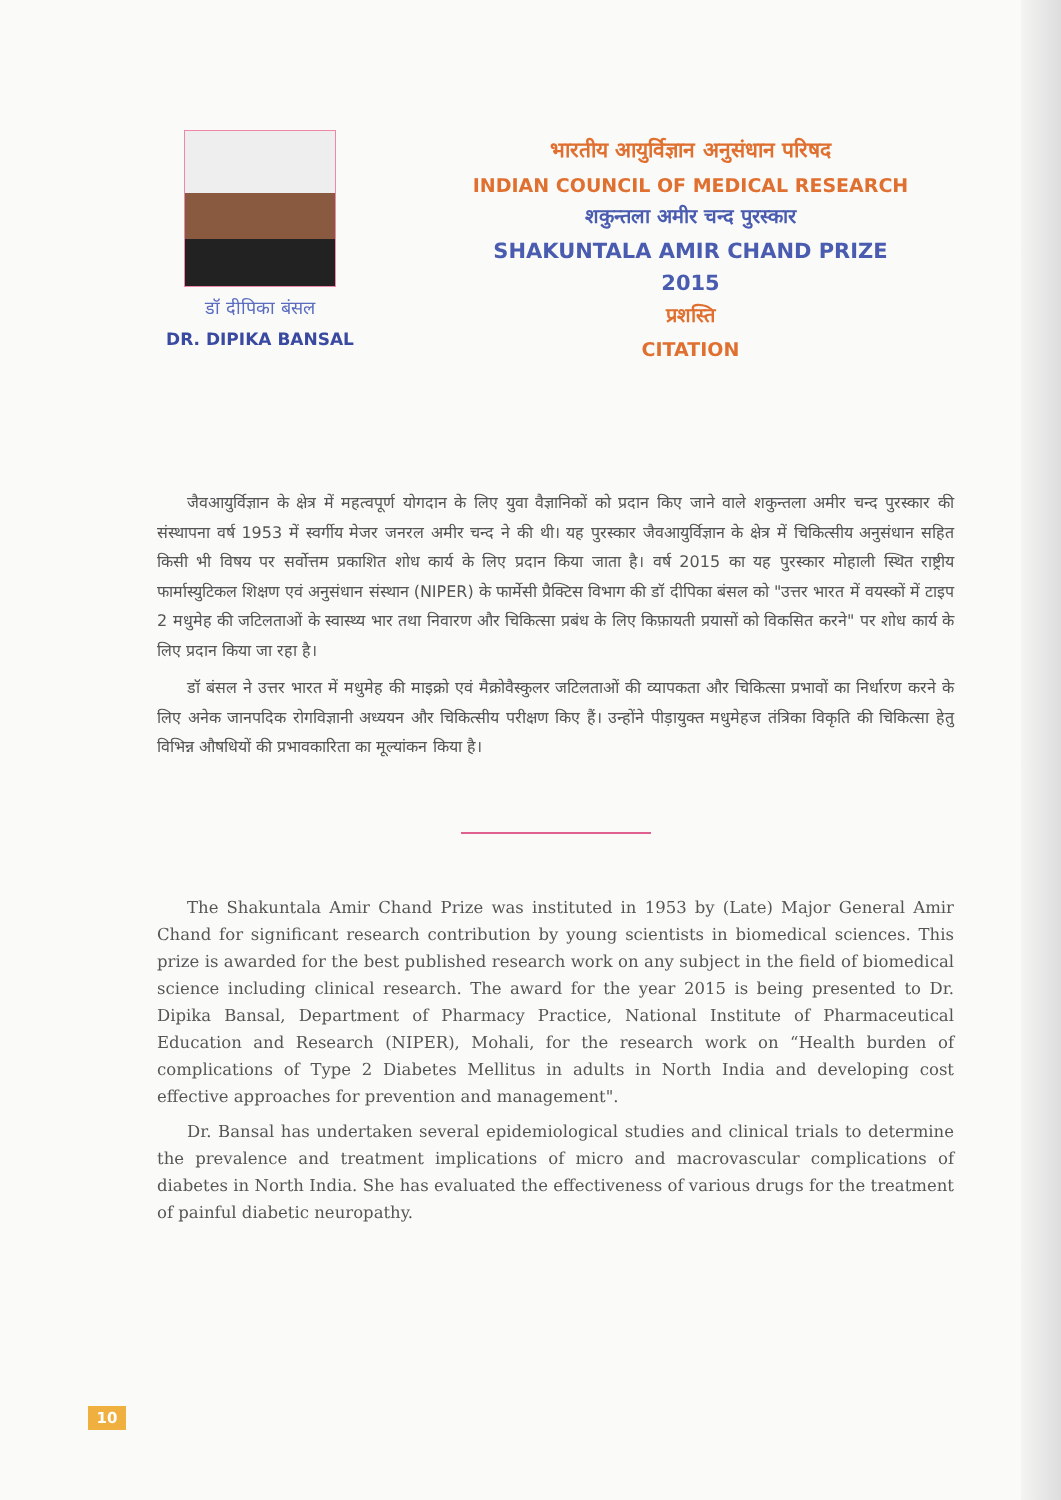डॉ दीपिका बंसल
DR. DIPIKA BANSAL
भारतीय आयुर्विज्ञान अनुसंधान परिषद
INDIAN COUNCIL OF MEDICAL RESEARCH
शकुन्तला अमीर चन्द पुरस्कार
SHAKUNTALA AMIR CHAND PRIZE
2015
प्रशस्ति
CITATION
जैवआयुर्विज्ञान के क्षेत्र में महत्वपूर्ण योगदान के लिए युवा वैज्ञानिकों को प्रदान किए जाने वाले शकुन्तला अमीर चन्द पुरस्कार की संस्थापना वर्ष 1953 में स्वर्गीय मेजर जनरल अमीर चन्द ने की थी। यह पुरस्कार जैवआयुर्विज्ञान के क्षेत्र में चिकित्सीय अनुसंधान सहित किसी भी विषय पर सर्वोत्तम प्रकाशित शोध कार्य के लिए प्रदान किया जाता है। वर्ष 2015 का यह पुरस्कार मोहाली स्थित राष्ट्रीय फार्मास्युटिकल शिक्षण एवं अनुसंधान संस्थान (NIPER) के फार्मेसी प्रैक्टिस विभाग की डॉ दीपिका बंसल को "उत्तर भारत में वयस्कों में टाइप 2 मधुमेह की जटिलताओं के स्वास्थ्य भार तथा निवारण और चिकित्सा प्रबंध के लिए किफ़ायती प्रयासों को विकसित करने" पर शोध कार्य के लिए प्रदान किया जा रहा है।
डॉ बंसल ने उत्तर भारत में मधुमेह की माइक्रो एवं मैक्रोवैस्कुलर जटिलताओं की व्यापकता और चिकित्सा प्रभावों का निर्धारण करने के लिए अनेक जानपदिक रोगविज्ञानी अध्ययन और चिकित्सीय परीक्षण किए हैं। उन्होंने पीड़ायुक्त मधुमेहज तंत्रिका विकृति की चिकित्सा हेतु विभिन्न औषधियों की प्रभावकारिता का मूल्यांकन किया है।
The Shakuntala Amir Chand Prize was instituted in 1953 by (Late) Major General Amir Chand for significant research contribution by young scientists in biomedical sciences. This prize is awarded for the best published research work on any subject in the field of biomedical science including clinical research. The award for the year 2015 is being presented to Dr. Dipika Bansal, Department of Pharmacy Practice, National Institute of Pharmaceutical Education and Research (NIPER), Mohali, for the research work on “Health burden of complications of Type 2 Diabetes Mellitus in adults in North India and developing cost effective approaches for prevention and management".
Dr. Bansal has undertaken several epidemiological studies and clinical trials to determine the prevalence and treatment implications of micro and macrovascular complications of diabetes in North India. She has evaluated the effectiveness of various drugs for the treatment of painful diabetic neuropathy.
10